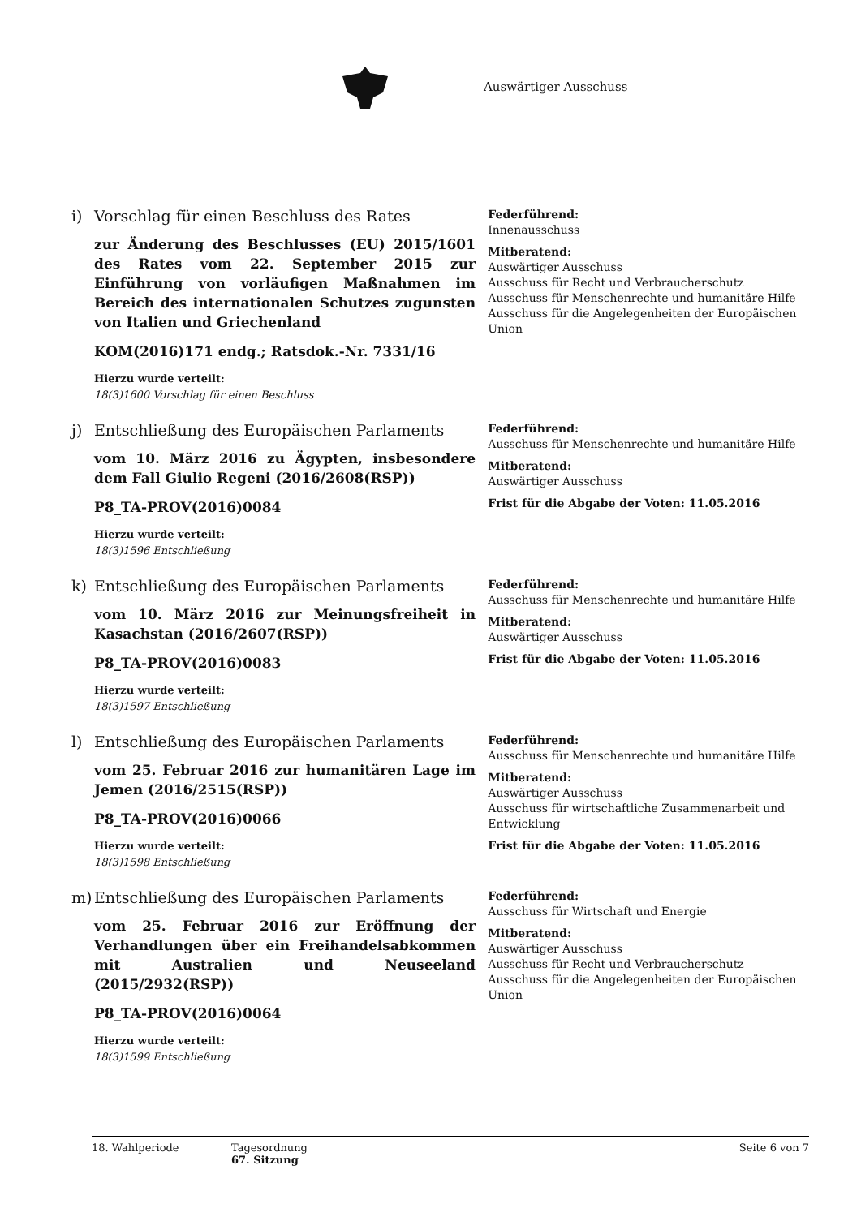Auswärtiger Ausschuss
i) Vorschlag für einen Beschluss des Rates
zur Änderung des Beschlusses (EU) 2015/1601 des Rates vom 22. September 2015 zur Einführung von vorläufigen Maßnahmen im Bereich des internationalen Schutzes zugunsten von Italien und Griechenland
KOM(2016)171 endg.; Ratsdok.-Nr. 7331/16
Hierzu wurde verteilt:
18(3)1600 Vorschlag für einen Beschluss
Federführend:
Innenausschuss
Mitberatend:
Auswärtiger Ausschuss
Ausschuss für Recht und Verbraucherschutz
Ausschuss für Menschenrechte und humanitäre Hilfe
Ausschuss für die Angelegenheiten der Europäischen Union
j) Entschließung des Europäischen Parlaments
vom 10. März 2016 zu Ägypten, insbesondere dem Fall Giulio Regeni (2016/2608(RSP))
P8_TA-PROV(2016)0084
Hierzu wurde verteilt:
18(3)1596 Entschließung
Federführend:
Ausschuss für Menschenrechte und humanitäre Hilfe
Mitberatend:
Auswärtiger Ausschuss
Frist für die Abgabe der Voten: 11.05.2016
k) Entschließung des Europäischen Parlaments
vom 10. März 2016 zur Meinungsfreiheit in Kasachstan (2016/2607(RSP))
P8_TA-PROV(2016)0083
Hierzu wurde verteilt:
18(3)1597 Entschließung
Federführend:
Ausschuss für Menschenrechte und humanitäre Hilfe
Mitberatend:
Auswärtiger Ausschuss
Frist für die Abgabe der Voten: 11.05.2016
l) Entschließung des Europäischen Parlaments
vom 25. Februar 2016 zur humanitären Lage im Jemen (2016/2515(RSP))
P8_TA-PROV(2016)0066
Hierzu wurde verteilt:
18(3)1598 Entschließung
Federführend:
Ausschuss für Menschenrechte und humanitäre Hilfe
Mitberatend:
Auswärtiger Ausschuss
Ausschuss für wirtschaftliche Zusammenarbeit und Entwicklung
Frist für die Abgabe der Voten: 11.05.2016
m) Entschließung des Europäischen Parlaments
vom 25. Februar 2016 zur Eröffnung der Verhandlungen über ein Freihandelsabkommen mit Australien und Neuseeland (2015/2932(RSP))
P8_TA-PROV(2016)0064
Hierzu wurde verteilt:
18(3)1599 Entschließung
Federführend:
Ausschuss für Wirtschaft und Energie
Mitberatend:
Auswärtiger Ausschuss
Ausschuss für Recht und Verbraucherschutz
Ausschuss für die Angelegenheiten der Europäischen Union
18. Wahlperiode Tagesordnung
67. Sitzung
Seite 6 von 7